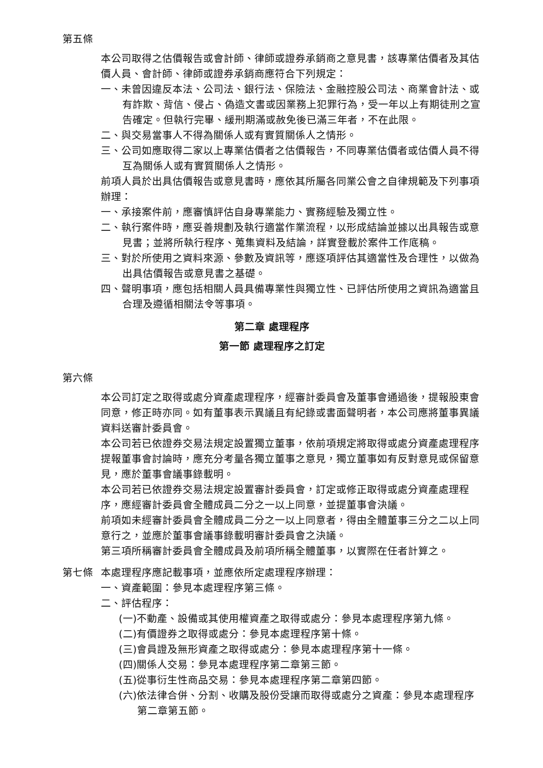第五條
本公司取得之估價報告或會計師、律師或證券承銷商之意見書，該專業估價者及其估價人員、會計師、律師或證券承銷商應符合下列規定：
一、未曾因違反本法、公司法、銀行法、保險法、金融控股公司法、商業會計法、或有詐欺、背信、侵占、偽造文書或因業務上犯罪行為，受一年以上有期徒刑之宣告確定。但執行完畢、緩刑期滿或赦免後已滿三年者，不在此限。
二、與交易當事人不得為關係人或有實質關係人之情形。
三、公司如應取得二家以上專業估價者之估價報告，不同專業估價者或估價人員不得互為關係人或有實質關係人之情形。
前項人員於出具估價報告或意見書時，應依其所屬各同業公會之自律規範及下列事項辦理：
一、承接案件前，應審慎評估自身專業能力、實務經驗及獨立性。
二、執行案件時，應妥善規劃及執行適當作業流程，以形成結論並據以出具報告或意見書；並將所執行程序、蒐集資料及結論，詳實登載於案件工作底稿。
三、對於所使用之資料來源、參數及資訊等，應逐項評估其適當性及合理性，以做為出具估價報告或意見書之基礎。
四、聲明事項，應包括相關人員具備專業性與獨立性、已評估所使用之資訊為適當且合理及遵循相關法令等事項。
第二章 處理程序
第一節 處理程序之訂定
第六條
本公司訂定之取得或處分資產處理程序，經審計委員會及董事會通過後，提報股東會同意，修正時亦同。如有董事表示異議且有紀錄或書面聲明者，本公司應將董事異議資料送審計委員會。
本公司若已依證券交易法規定設置獨立董事，依前項規定將取得或處分資產處理程序提報董事會討論時，應充分考量各獨立董事之意見，獨立董事如有反對意見或保留意見，應於董事會議事錄載明。
本公司若已依證券交易法規定設置審計委員會，訂定或修正取得或處分資產處理程序，應經審計委員會全體成員二分之一以上同意，並提董事會決議。
前項如未經審計委員會全體成員二分之一以上同意者，得由全體董事三分之二以上同意行之，並應於董事會議事錄載明審計委員會之決議。
第三項所稱審計委員會全體成員及前項所稱全體董事，以實際在任者計算之。
第七條 本處理程序應記載事項，並應依所定處理程序辦理：
一、資產範圍：參見本處理程序第三條。
二、評估程序：
(一)不動產、設備或其使用權資產之取得或處分：參見本處理程序第九條。
(二)有價證券之取得或處分：參見本處理程序第十條。
(三)會員證及無形資產之取得或處分：參見本處理程序第十一條。
(四)關係人交易：參見本處理程序第二章第三節。
(五)從事衍生性商品交易：參見本處理程序第二章第四節。
(六)依法律合併、分割、收購及股份受讓而取得或處分之資產：參見本處理程序第二章第五節。